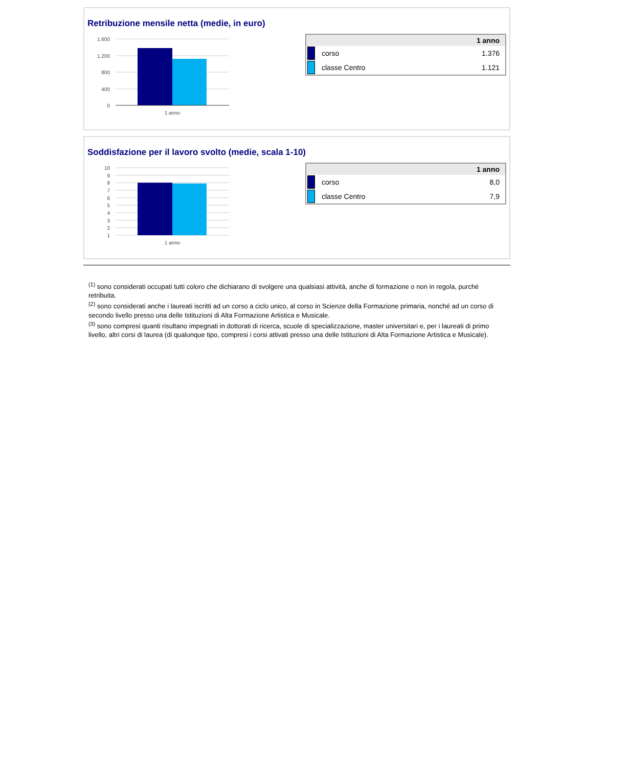Retribuzione mensile netta (medie, in euro)
1.600
1.200
800
400
0
1 anno
| | | 1 anno |
| --- | --- | --- |
| | corso | 1.376 |
| | classe Centro | 1.121 |
Soddisfazione per il lavoro svolto (medie, scala 1-10)
10
9
8
7
6
5
4
3
2
1
1 anno
| | | 1 anno |
| --- | --- | --- |
| | corso | 8,0 |
| | classe Centro | 7,9 |
<sup>(1)</sup> sono considerati occupati tutti coloro che dichiarano di svolgere una qualsiasi attività, anche di formazione o non in regola, purché retribuita.
<sup>(2)</sup> sono considerati anche i laureati iscritti ad un corso a ciclo unico, al corso in Scienze della Formazione primaria, nonché ad un corso di secondo livello presso una delle Istituzioni di Alta Formazione Artistica e Musicale.
<sup>(3)</sup> sono compresi quanti risultano impegnati in dottorati di ricerca, scuole di specializzazione, master universitari e, per i laureati di primo livello, altri corsi di laurea (di qualunque tipo, compresi i corsi attivati presso una delle Istituzioni di Alta Formazione Artistica e Musicale).